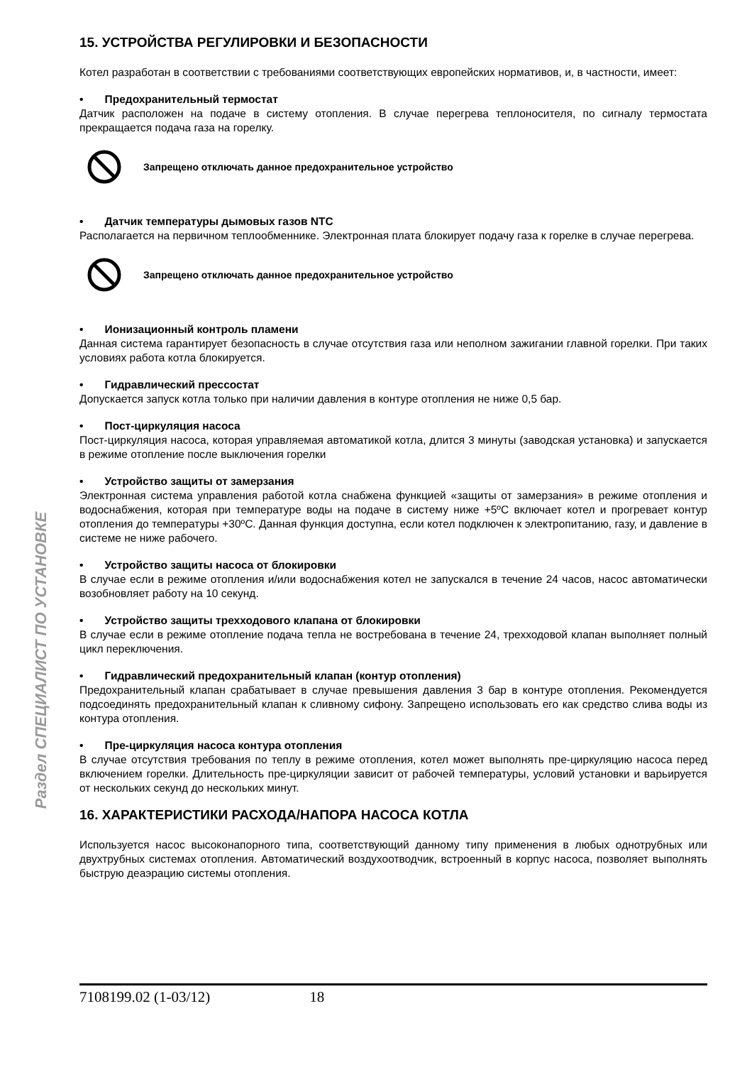Раздел СПЕЦИАЛИСТ ПО УСТАНОВКЕ
15. УСТРОЙСТВА РЕГУЛИРОВКИ И БЕЗОПАСНОСТИ
Котел разработан в соответствии с требованиями соответствующих европейских нормативов, и, в частности, имеет:
• Предохранительный термостат
Датчик расположен на подаче в систему отопления. В случае перегрева теплоносителя, по сигналу термостата прекращается подача газа на горелку.
Запрещено отключать данное предохранительное устройство
• Датчик температуры дымовых газов NTC
Располагается на первичном теплообменнике. Электронная плата блокирует подачу газа к горелке в случае перегрева.
Запрещено отключать данное предохранительное устройство
• Ионизационный контроль пламени
Данная система гарантирует безопасность в случае отсутствия газа или неполном зажигании главной горелки. При таких условиях работа котла блокируется.
• Гидравлический прессостат
Допускается запуск котла только при наличии давления в контуре отопления не ниже 0,5 бар.
• Пост-циркуляция насоса
Пост-циркуляция насоса, которая управляемая автоматикой котла, длится 3 минуты (заводская установка) и запускается в режиме отопление после выключения горелки
• Устройство защиты от замерзания
Электронная система управления работой котла снабжена функцией «защиты от замерзания» в режиме отопления и водоснабжения, которая при температуре воды на подаче в систему ниже +5ºC включает котел и прогревает контур отопления до температуры +30ºC. Данная функция доступна, если котел подключен к электропитанию, газу, и давление в системе не ниже рабочего.
• Устройство защиты насоса от блокировки
В случае если в режиме отопления и/или водоснабжения котел не запускался в течение 24 часов, насос автоматически возобновляет работу на 10 секунд.
• Устройство защиты трехходового клапана от блокировки
В случае если в режиме отопление подача тепла не востребована в течение 24, трехходовой клапан выполняет полный цикл переключения.
• Гидравлический предохранительный клапан (контур отопления)
Предохранительный клапан срабатывает в случае превышения давления 3 бар в контуре отопления. Рекомендуется подсоединять предохранительный клапан к сливному сифону. Запрещено использовать его как средство слива воды из контура отопления.
• Пре-циркуляция насоса контура отопления
В случае отсутствия требования по теплу в режиме отопления, котел может выполнять пре-циркуляцию насоса перед включением горелки. Длительность пре-циркуляции зависит от рабочей температуры, условий установки и варьируется от нескольких секунд до нескольких минут.
16. ХАРАКТЕРИСТИКИ РАСХОДА/НАПОРА НАСОСА КОТЛА
Используется насос высоконапорного типа, соответствующий данному типу применения в любых однотрубных или двухтрубных системах отопления. Автоматический воздухоотводчик, встроенный в корпус насоса, позволяет выполнять быструю деаэрацию системы отопления.
7108199.02 (1-03/12) 18